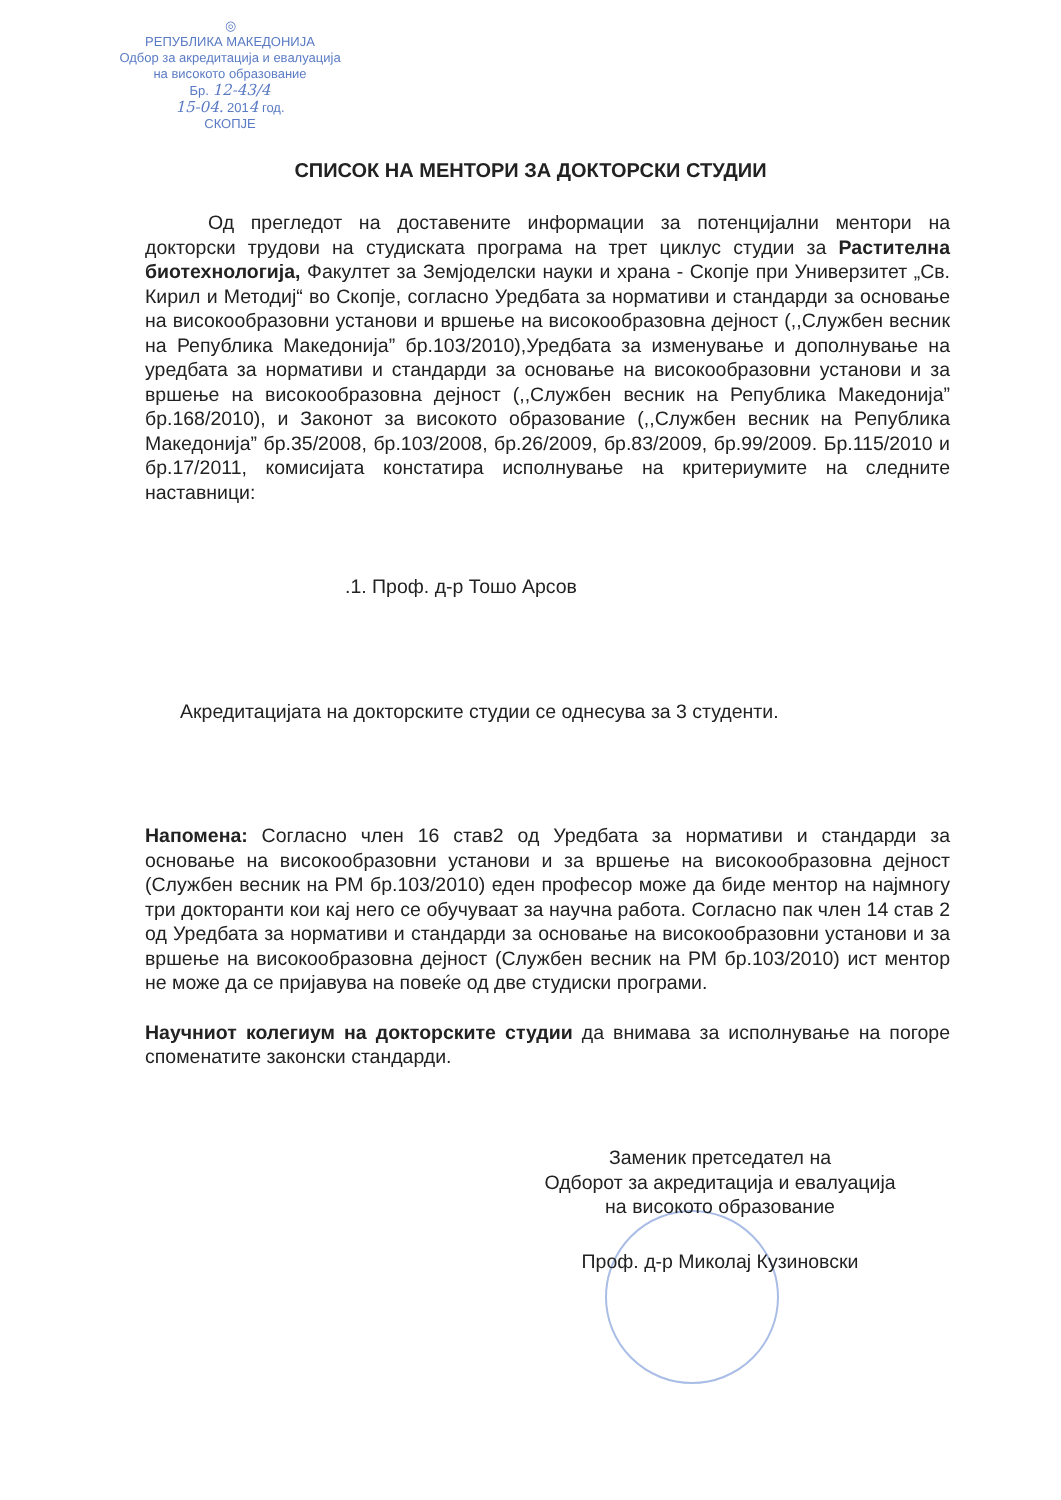◎
РЕПУБЛИКА МАКЕДОНИЈА
Одбор за акредитација и евалуација
на високото образование
Бр. 12-43/4
15-04. 2014 год.
СКОПЈЕ
СПИСОК НА МЕНТОРИ ЗА ДОКТОРСКИ СТУДИИ
Од прегледот на доставените информации за потенцијални ментори на докторски трудови на студиската програма на трет циклус студии за Растителна биотехнологија, Факултет за Земјоделски науки и храна - Скопје при Универзитет „Св. Кирил и Методиј“ во Скопје, согласно Уредбата за нормативи и стандарди за основање на високообразовни установи и вршење на високообразовна дејност (,,Службен весник на Република Македонија” бр.103/2010),Уредбата за изменување и дополнување на уредбата за нормативи и стандарди за основање на високообразовни установи и за вршење на високообразовна дејност (,,Службен весник на Република Македонија” бр.168/2010), и Законот за високото образование (,,Службен весник на Република Македонија” бр.35/2008, бр.103/2008, бр.26/2009, бр.83/2009, бр.99/2009. Бр.115/2010 и бр.17/2011, комисијата констатира исполнување на критериумите на следните наставници:
.1. Проф. д-р Тошо Арсов
Акредитацијата на докторските студии се однесува за 3 студенти.
Напомена: Согласно член 16 став2 од Уредбата за нормативи и стандарди за основање на високообразовни установи и за вршење на високообразовна дејност (Службен весник на РМ бр.103/2010) еден професор може да биде ментор на најмногу три докторанти кои кај него се обучуваат за научна работа. Согласно пак член 14 став 2 од Уредбата за нормативи и стандарди за основање на високообразовни установи и за вршење на високообразовна дејност (Службен весник на РМ бр.103/2010) ист ментор не може да се пријавува на повеќе од две студиски програми.
Научниот колегиум на докторските студии да внимава за исполнување на погоре споменатите законски стандарди.
Заменик претседател на
Одборот за акредитација и евалуација
на високото образование
Проф. д-р Миколај Кузиновски